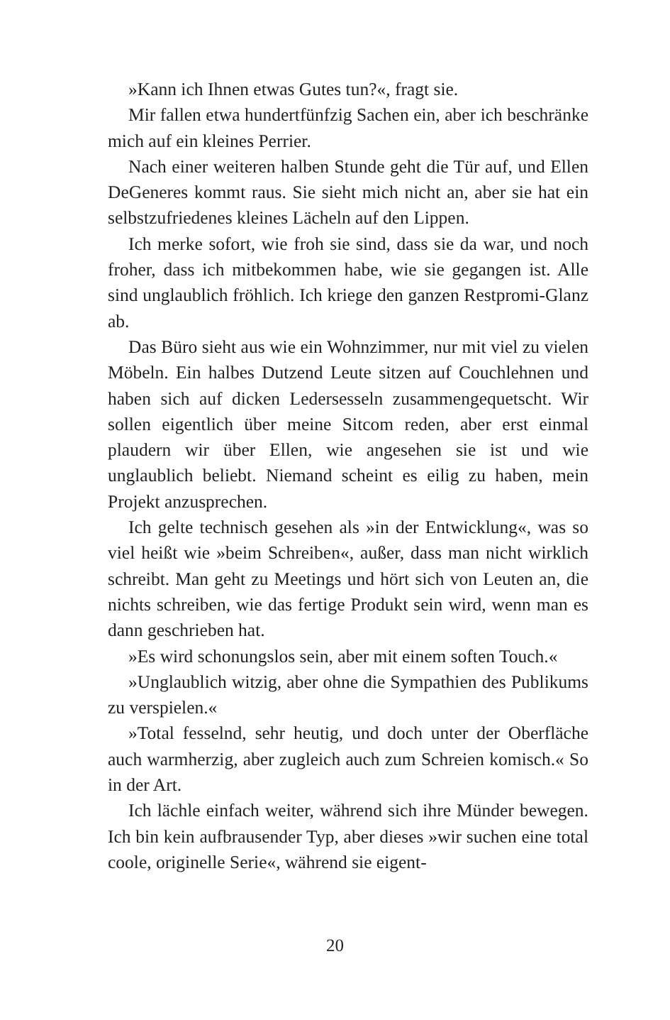»Kann ich Ihnen etwas Gutes tun?«, fragt sie.
Mir fallen etwa hundertfünfzig Sachen ein, aber ich beschränke mich auf ein kleines Perrier.
Nach einer weiteren halben Stunde geht die Tür auf, und Ellen DeGeneres kommt raus. Sie sieht mich nicht an, aber sie hat ein selbstzufriedenes kleines Lächeln auf den Lippen.
Ich merke sofort, wie froh sie sind, dass sie da war, und noch froher, dass ich mitbekommen habe, wie sie gegangen ist. Alle sind unglaublich fröhlich. Ich kriege den ganzen Restpromi-Glanz ab.
Das Büro sieht aus wie ein Wohnzimmer, nur mit viel zu vielen Möbeln. Ein halbes Dutzend Leute sitzen auf Couchlehnen und haben sich auf dicken Ledersesseln zusammengequetscht. Wir sollen eigentlich über meine Sitcom reden, aber erst einmal plaudern wir über Ellen, wie angesehen sie ist und wie unglaublich beliebt. Niemand scheint es eilig zu haben, mein Projekt anzusprechen.
Ich gelte technisch gesehen als »in der Entwicklung«, was so viel heißt wie »beim Schreiben«, außer, dass man nicht wirklich schreibt. Man geht zu Meetings und hört sich von Leuten an, die nichts schreiben, wie das fertige Produkt sein wird, wenn man es dann geschrieben hat.
»Es wird schonungslos sein, aber mit einem soften Touch.«
»Unglaublich witzig, aber ohne die Sympathien des Publikums zu verspielen.«
»Total fesselnd, sehr heutig, und doch unter der Oberfläche auch warmherzig, aber zugleich auch zum Schreien komisch.« So in der Art.
Ich lächle einfach weiter, während sich ihre Münder bewegen. Ich bin kein aufbrausender Typ, aber dieses »wir suchen eine total coole, originelle Serie«, während sie eigent-
20